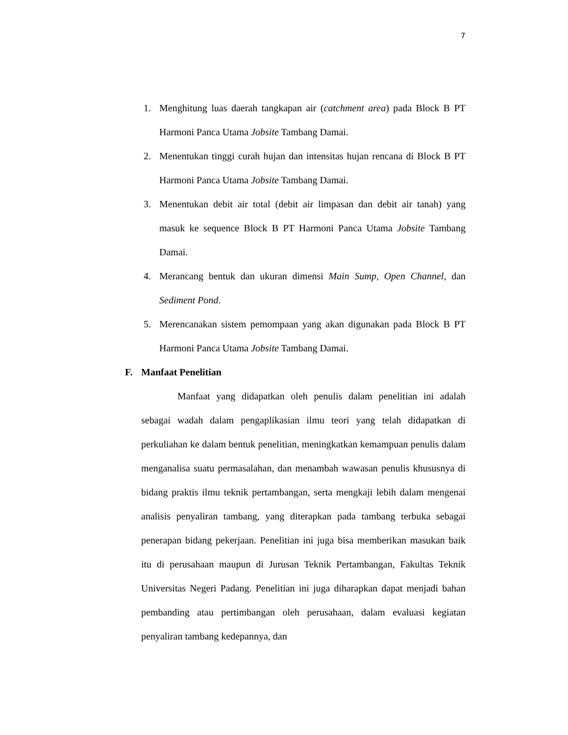7
1. Menghitung luas daerah tangkapan air (catchment area) pada Block B PT Harmoni Panca Utama Jobsite Tambang Damai.
2. Menentukan tinggi curah hujan dan intensitas hujan rencana di Block B PT Harmoni Panca Utama Jobsite Tambang Damai.
3. Menentukan debit air total (debit air limpasan dan debit air tanah) yang masuk ke sequence Block B PT Harmoni Panca Utama Jobsite Tambang Damai.
4. Merancang bentuk dan ukuran dimensi Main Sump, Open Channel, dan Sediment Pond.
5. Merencanakan sistem pemompaan yang akan digunakan pada Block B PT Harmoni Panca Utama Jobsite Tambang Damai.
F. Manfaat Penelitian
Manfaat yang didapatkan oleh penulis dalam penelitian ini adalah sebagai wadah dalam pengaplikasian ilmu teori yang telah didapatkan di perkuliahan ke dalam bentuk penelitian, meningkatkan kemampuan penulis dalam menganalisa suatu permasalahan, dan menambah wawasan penulis khususnya di bidang praktis ilmu teknik pertambangan, serta mengkaji lebih dalam mengenai analisis penyaliran tambang, yang diterapkan pada tambang terbuka sebagai penerapan bidang pekerjaan. Penelitian ini juga bisa memberikan masukan baik itu di perusahaan maupun di Jurusan Teknik Pertambangan, Fakultas Teknik Universitas Negeri Padang. Penelitian ini juga diharapkan dapat menjadi bahan pembanding atau pertimbangan oleh perusahaan, dalam evaluasi kegiatan penyaliran tambang kedepannya, dan